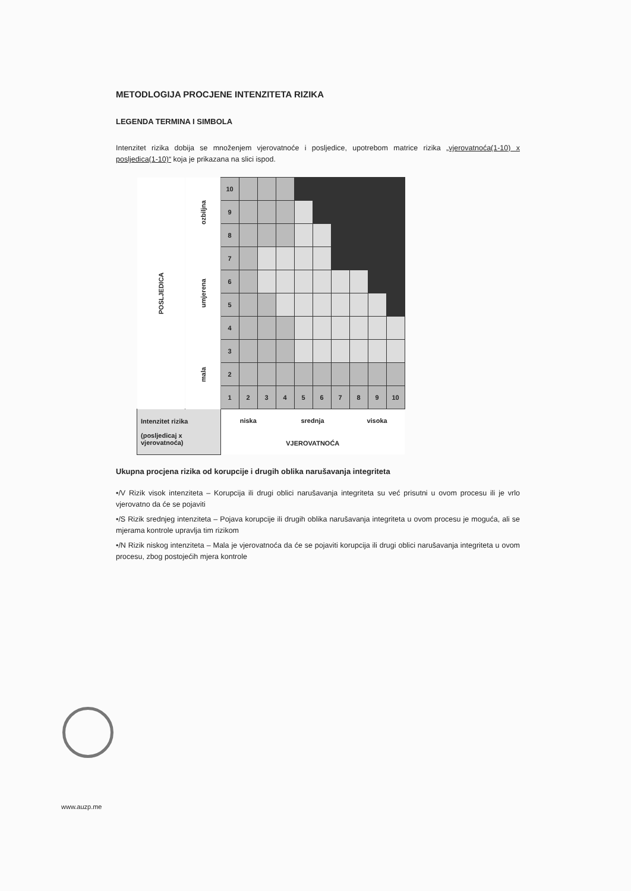METODLOGIJA PROCJENE INTENZITETA RIZIKA
LEGENDA TERMINA I SIMBOLA
Intenzitet rizika dobija se množenjem vjerovatnoće i posljedice, upotrebom matrice rizika „vjerovatnoća(1-10) x posljedica(1-10)“ koja je prikazana na slici ispod.
| POSLJEDICA | ozbiljna | 10 | | | | | | | | | |
| | | 9 | | | | | | | | | |
| | | 8 | | | | | | | | | |
| | umjerena | 7 | | | | | | | | | |
| | | 6 | | | | | | | | | |
| | | 5 | | | | | | | | | |
| | | 4 | | | | | | | | | |
| | mala | 3 | | | | | | | | | |
| | | 2 | | | | | | | | | |
| | | 1 | 2 | 3 | 4 | 5 | 6 | 7 | 8 | 9 | 10 |
| Intenzitet rizika (posljedicaj x vjerovatnoća) | | niska | | | srednja | | | | visoka | | |
| | | VJEROVATNOĆA | | | | | | | | | |
Ukupna procjena rizika od korupcije i drugih oblika narušavanja integriteta
•/V Rizik visok intenziteta – Korupcija ili drugi oblici narušavanja integriteta su već prisutni u ovom procesu ili je vrlo vjerovatno da će se pojaviti
•/S Rizik srednjeg intenziteta – Pojava korupcije ili drugih oblika narušavanja integriteta u ovom procesu je moguća, ali se mjerama kontrole upravlja tim rizikom
•/N Rizik niskog intenziteta – Mala je vjerovatnoća da će se pojaviti korupcija ili drugi oblici narušavanja integriteta u ovom procesu, zbog postojećih mjera kontrole
www.auzp.me